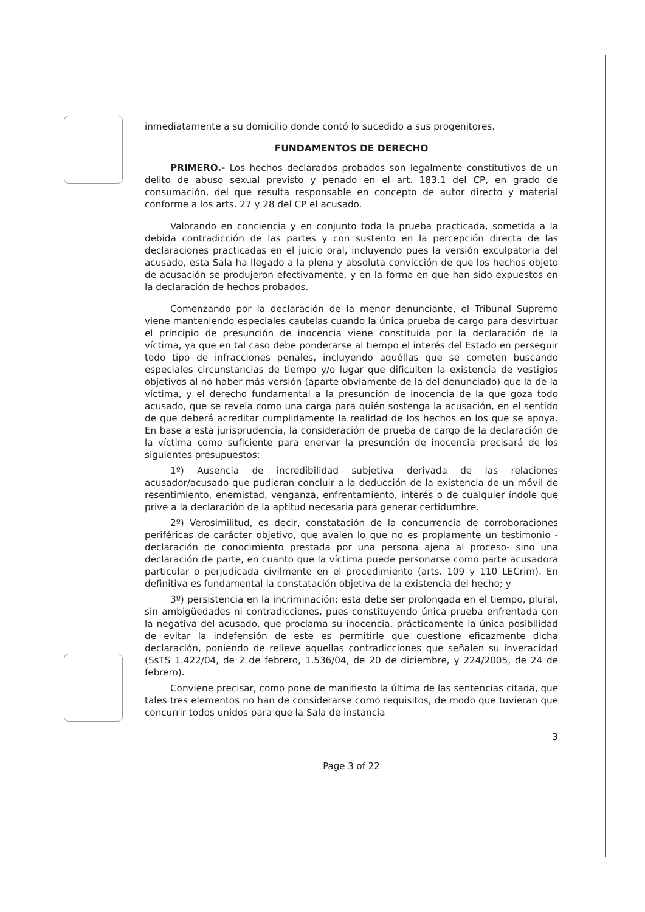inmediatamente a su domicilio donde contó lo sucedido a sus progenitores.
FUNDAMENTOS DE DERECHO
PRIMERO.- Los hechos declarados probados son legalmente constitutivos de un delito de abuso sexual previsto y penado en el art. 183.1 del CP, en grado de consumación, del que resulta responsable en concepto de autor directo y material conforme a los arts. 27 y 28 del CP el acusado.
Valorando en conciencia y en conjunto toda la prueba practicada, sometida a la debida contradicción de las partes y con sustento en la percepción directa de las declaraciones practicadas en el juicio oral, incluyendo pues la versión exculpatoria del acusado, esta Sala ha llegado a la plena y absoluta convicción de que los hechos objeto de acusación se produjeron efectivamente, y en la forma en que han sido expuestos en la declaración de hechos probados.
Comenzando por la declaración de la menor denunciante, el Tribunal Supremo viene manteniendo especiales cautelas cuando la única prueba de cargo para desvirtuar el principio de presunción de inocencia viene constituida por la declaración de la víctima, ya que en tal caso debe ponderarse al tiempo el interés del Estado en perseguir todo tipo de infracciones penales, incluyendo aquéllas que se cometen buscando especiales circunstancias de tiempo y/o lugar que dificulten la existencia de vestigios objetivos al no haber más versión (aparte obviamente de la del denunciado) que la de la víctima, y el derecho fundamental a la presunción de inocencia de la que goza todo acusado, que se revela como una carga para quién sostenga la acusación, en el sentido de que deberá acreditar cumplidamente la realidad de los hechos en los que se apoya. En base a esta jurisprudencia, la consideración de prueba de cargo de la declaración de la víctima como suficiente para enervar la presunción de inocencia precisará de los siguientes presupuestos:
1º) Ausencia de incredibilidad subjetiva derivada de las relaciones acusador/acusado que pudieran concluir a la deducción de la existencia de un móvil de resentimiento, enemistad, venganza, enfrentamiento, interés o de cualquier índole que prive a la declaración de la aptitud necesaria para generar certidumbre.
2º) Verosimilitud, es decir, constatación de la concurrencia de corroboraciones periféricas de carácter objetivo, que avalen lo que no es propiamente un testimonio -declaración de conocimiento prestada por una persona ajena al proceso- sino una declaración de parte, en cuanto que la víctima puede personarse como parte acusadora particular o perjudicada civilmente en el procedimiento (arts. 109 y 110 LECrim). En definitiva es fundamental la constatación objetiva de la existencia del hecho; y
3º) persistencia en la incriminación: esta debe ser prolongada en el tiempo, plural, sin ambigüedades ni contradicciones, pues constituyendo única prueba enfrentada con la negativa del acusado, que proclama su inocencia, prácticamente la única posibilidad de evitar la indefensión de este es permitirle que cuestione eficazmente dicha declaración, poniendo de relieve aquellas contradicciones que señalen su inveracidad (SsTS 1.422/04, de 2 de febrero, 1.536/04, de 20 de diciembre, y 224/2005, de 24 de febrero).
Conviene precisar, como pone de manifiesto la última de las sentencias citada, que tales tres elementos no han de considerarse como requisitos, de modo que tuvieran que concurrir todos unidos para que la Sala de instancia
3
Page 3 of 22